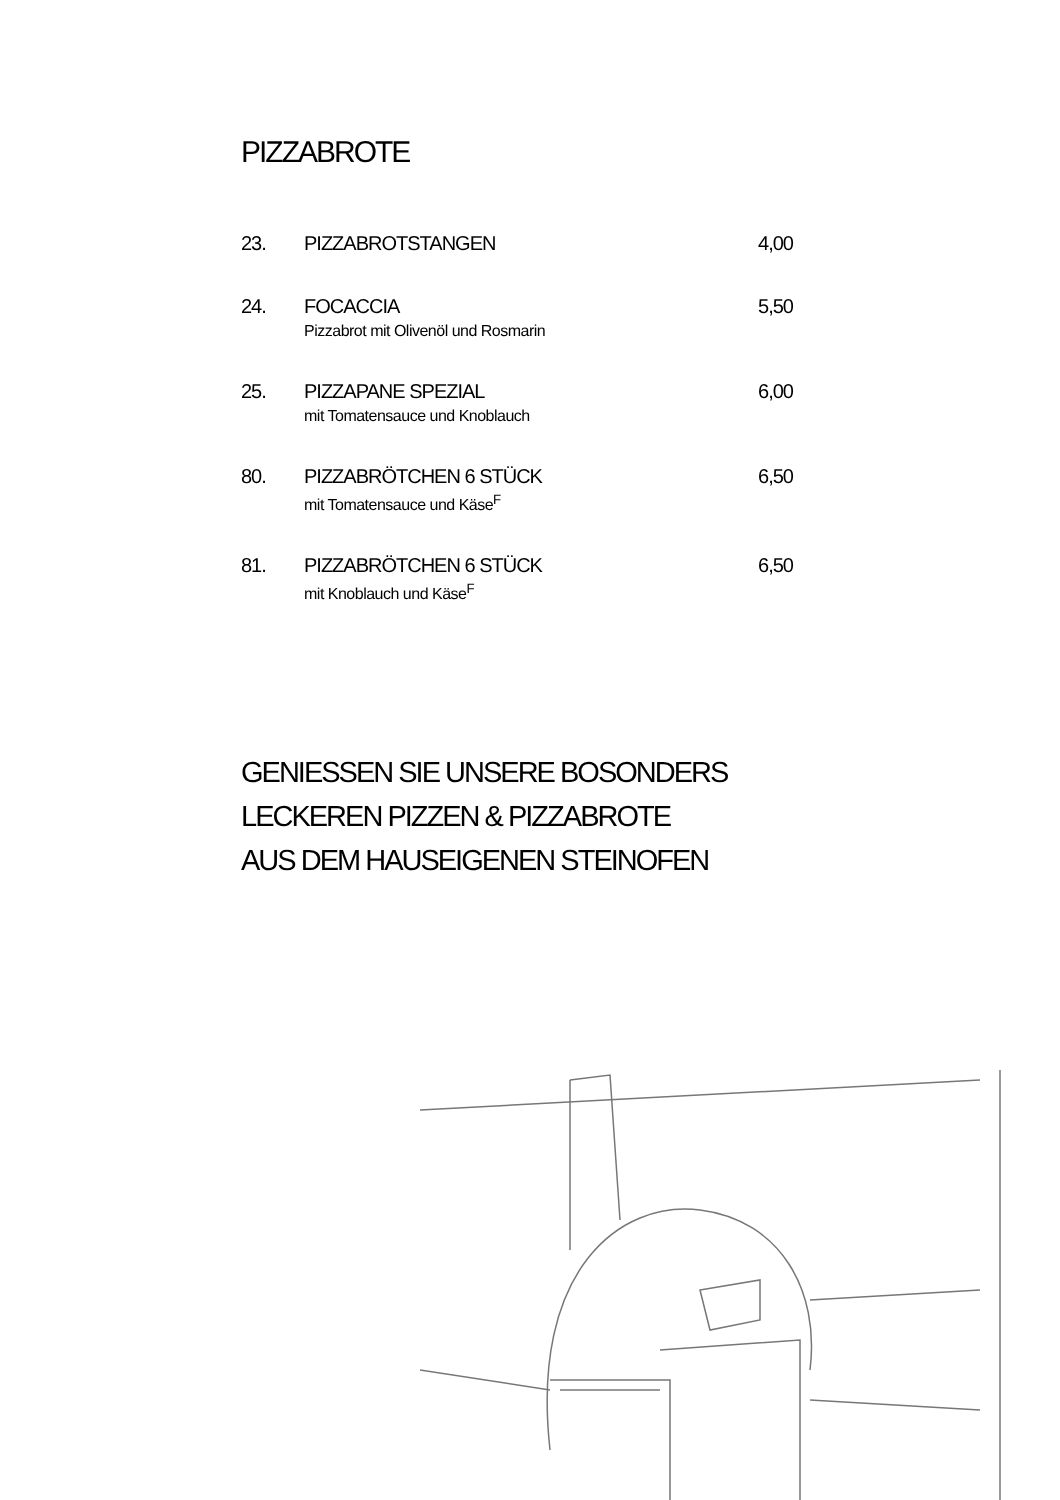PIZZABROTE
23. PIZZABROTSTANGEN 4,00
24. FOCACCIA
Pizzabrot mit Olivenöl und Rosmarin
5,50
25. PIZZAPANE SPEZIAL
mit Tomatensauce und Knoblauch
6,00
80. PIZZABRÖTCHEN 6 STÜCK
mit Tomatensauce und Käse<sup>F</sup>
6,50
81. PIZZABRÖTCHEN 6 STÜCK
mit Knoblauch und Käse<sup>F</sup>
6,50
GENIESSEN SIE UNSERE BOSONDERS
LECKEREN PIZZEN & PIZZABROTE
AUS DEM HAUSEIGENEN STEINOFEN